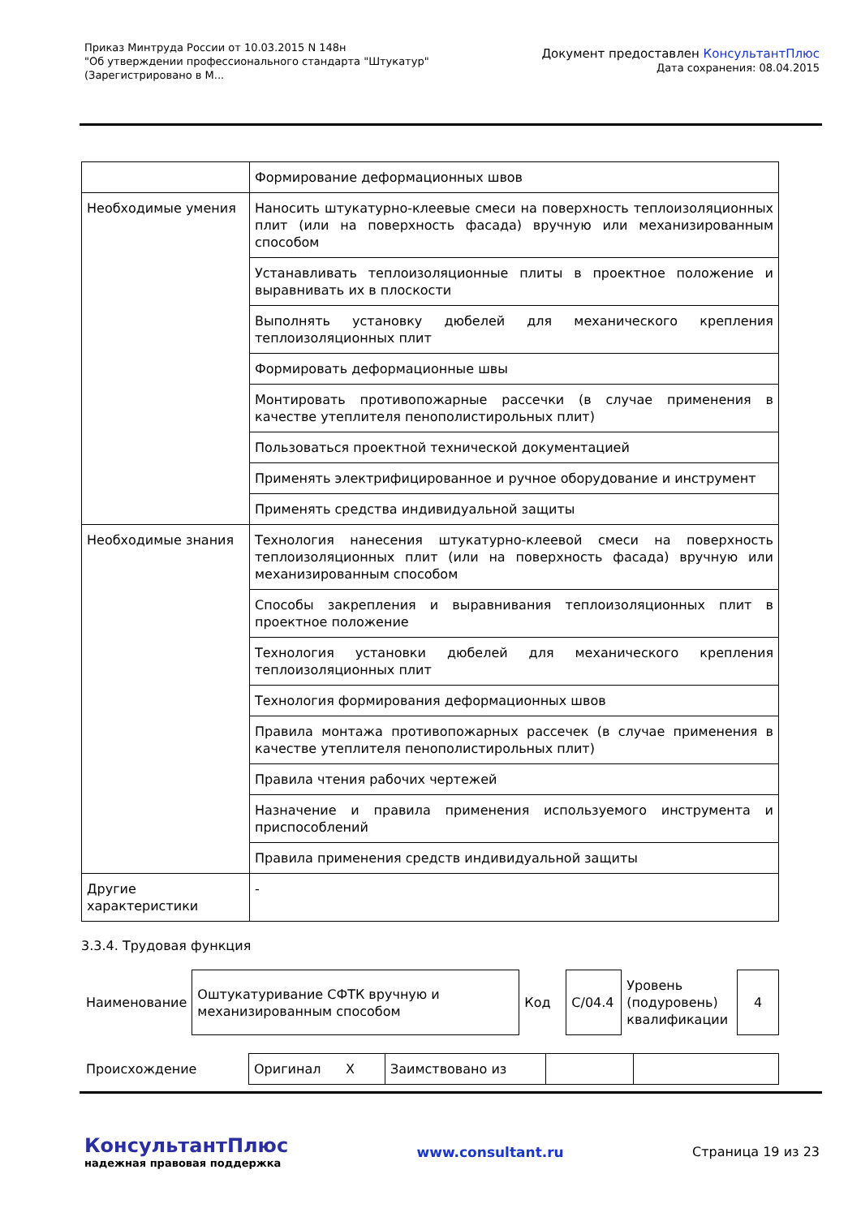Приказ Минтруда России от 10.03.2015 N 148н
"Об утверждении профессионального стандарта "Штукатур"
(Зарегистрировано в М...
Документ предоставлен КонсультантПлюс
Дата сохранения: 08.04.2015
| | Формирование деформационных швов |
| Необходимые умения | Наносить штукатурно-клеевые смеси на поверхность теплоизоляционных плит (или на поверхность фасада) вручную или механизированным способом |
| | Устанавливать теплоизоляционные плиты в проектное положение и выравнивать их в плоскости |
| | Выполнять установку дюбелей для механического крепления теплоизоляционных плит |
| | Формировать деформационные швы |
| | Монтировать противопожарные рассечки (в случае применения в качестве утеплителя пенополистирольных плит) |
| | Пользоваться проектной технической документацией |
| | Применять электрифицированное и ручное оборудование и инструмент |
| | Применять средства индивидуальной защиты |
| Необходимые знания | Технология нанесения штукатурно-клеевой смеси на поверхность теплоизоляционных плит (или на поверхность фасада) вручную или механизированным способом |
| | Способы закрепления и выравнивания теплоизоляционных плит в проектное положение |
| | Технология установки дюбелей для механического крепления теплоизоляционных плит |
| | Технология формирования деформационных швов |
| | Правила монтажа противопожарных рассечек (в случае применения в качестве утеплителя пенополистирольных плит) |
| | Правила чтения рабочих чертежей |
| | Назначение и правила применения используемого инструмента и приспособлений |
| | Правила применения средств индивидуальной защиты |
| Другие характеристики | - |
3.3.4. Трудовая функция
| Наименование | Оштукатуривание СФТК вручную и механизированным способом | Код | C/04.4 | Уровень (подуровень) квалификации | 4 |
| Происхождение | Оригинал X | Заимствовано из | | |
КонсультантПлюс
надежная правовая поддержка
www.consultant.ru Страница 19 из 23